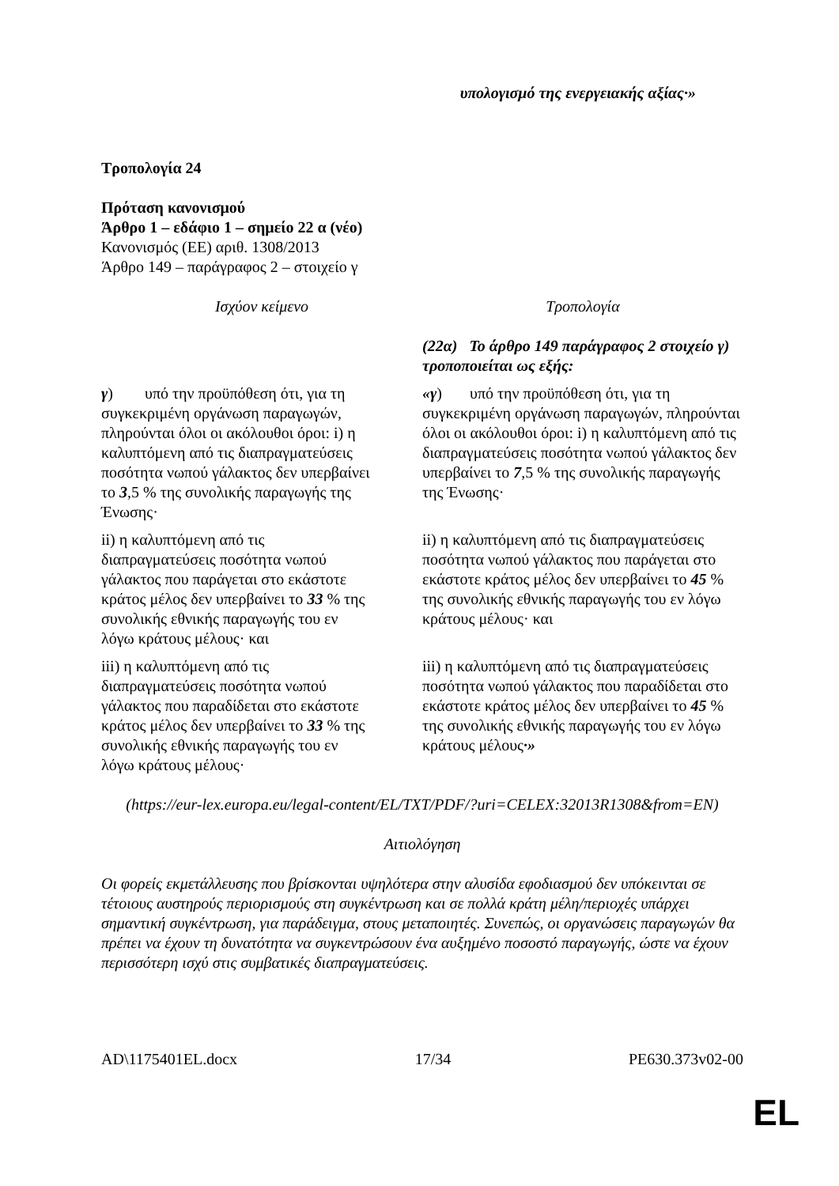υπολογισμό της ενεργειακής αξίας·»
Τροπολογία 24
Πρόταση κανονισμού
Άρθρο 1 – εδάφιο 1 – σημείο 22 α (νέο)
Κανονισμός (ΕΕ) αριθ. 1308/2013
Άρθρο 149 – παράγραφος 2 – στοιχείο γ
| Ισχύον κείμενο | Τροπολογία |
| --- | --- |
| | (22α) Το άρθρο 149 παράγραφος 2 στοιχείο γ) τροποποιείται ως εξής: |
| γ ) υπό την προϋπόθεση ότι, για τη συγκεκριμένη οργάνωση παραγωγών, πληρούνται όλοι οι ακόλουθοι όροι: i) η καλυπτόμενη από τις διαπραγματεύσεις ποσότητα νωπού γάλακτος δεν υπερβαίνει το 3 ,5 % της συνολικής παραγωγής της Ένωσης· | «γ ) υπό την προϋπόθεση ότι, για τη συγκεκριμένη οργάνωση παραγωγών, πληρούνται όλοι οι ακόλουθοι όροι: i) η καλυπτόμενη από τις διαπραγματεύσεις ποσότητα νωπού γάλακτος δεν υπερβαίνει το 7 ,5 % της συνολικής παραγωγής της Ένωσης· |
| ii) η καλυπτόμενη από τις διαπραγματεύσεις ποσότητα νωπού γάλακτος που παράγεται στο εκάστοτε κράτος μέλος δεν υπερβαίνει το 33 % της συνολικής εθνικής παραγωγής του εν λόγω κράτους μέλους· και | ii) η καλυπτόμενη από τις διαπραγματεύσεις ποσότητα νωπού γάλακτος που παράγεται στο εκάστοτε κράτος μέλος δεν υπερβαίνει το 45 % της συνολικής εθνικής παραγωγής του εν λόγω κράτους μέλους· και |
| iii) η καλυπτόμενη από τις διαπραγματεύσεις ποσότητα νωπού γάλακτος που παραδίδεται στο εκάστοτε κράτος μέλος δεν υπερβαίνει το 33 % της συνολικής εθνικής παραγωγής του εν λόγω κράτους μέλους· | iii) η καλυπτόμενη από τις διαπραγματεύσεις ποσότητα νωπού γάλακτος που παραδίδεται στο εκάστοτε κράτος μέλος δεν υπερβαίνει το 45 % της συνολικής εθνικής παραγωγής του εν λόγω κράτους μέλους ·» |
(https://eur-lex.europa.eu/legal-content/EL/TXT/PDF/?uri=CELEX:32013R1308&from=EN)
Αιτιολόγηση
Οι φορείς εκμετάλλευσης που βρίσκονται υψηλότερα στην αλυσίδα εφοδιασμού δεν υπόκεινται σε τέτοιους αυστηρούς περιορισμούς στη συγκέντρωση και σε πολλά κράτη μέλη/περιοχές υπάρχει σημαντική συγκέντρωση, για παράδειγμα, στους μεταποιητές. Συνεπώς, οι οργανώσεις παραγωγών θα πρέπει να έχουν τη δυνατότητα να συγκεντρώσουν ένα αυξημένο ποσοστό παραγωγής, ώστε να έχουν περισσότερη ισχύ στις συμβατικές διαπραγματεύσεις.
AD\1175401EL.docx 17/34 PE630.373v02-00
EL